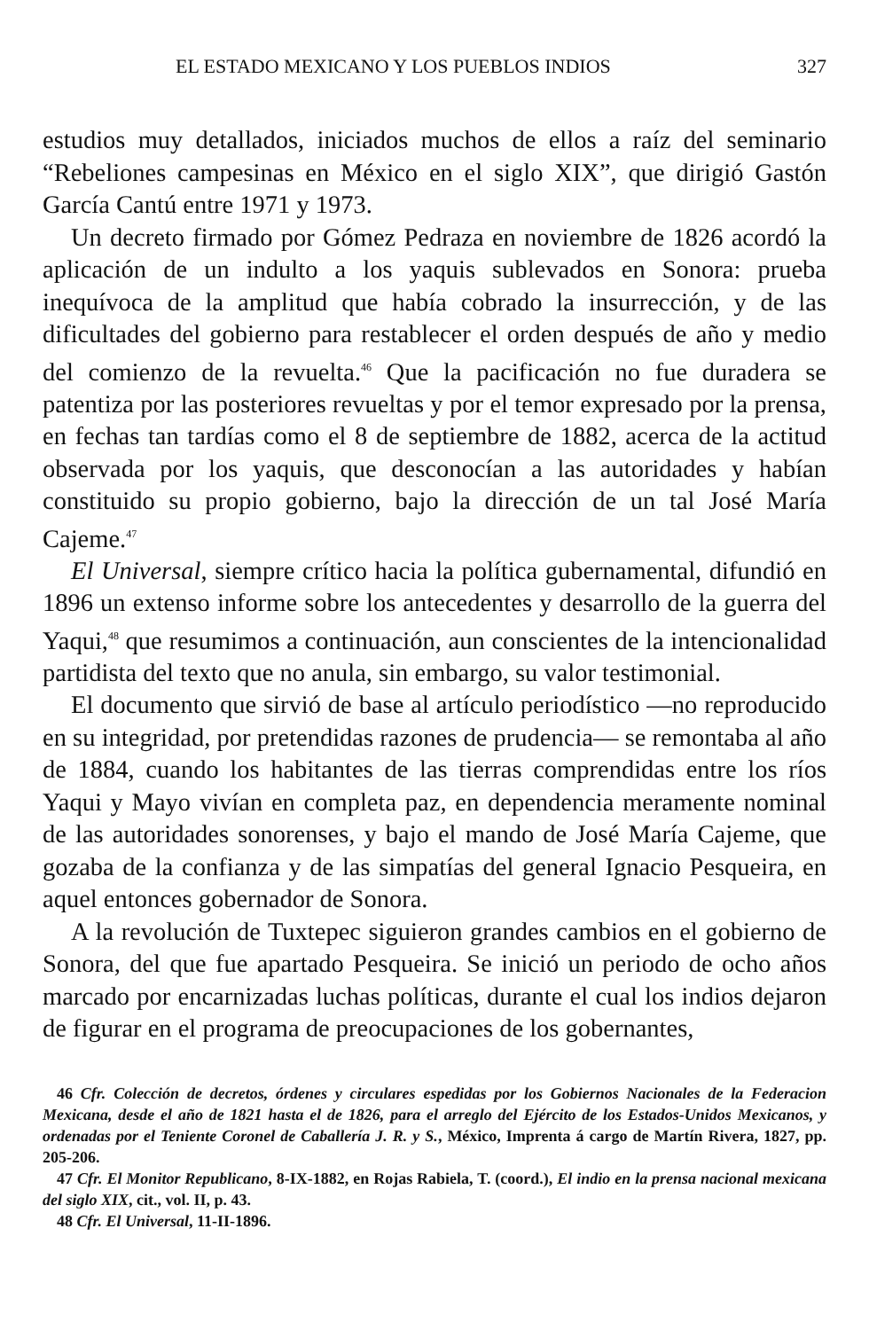EL ESTADO MEXICANO Y LOS PUEBLOS INDIOS 327
estudios muy detallados, iniciados muchos de ellos a raíz del seminario “Rebeliones campesinas en México en el siglo XIX”, que dirigió Gastón García Cantú entre 1971 y 1973.
Un decreto firmado por Gómez Pedraza en noviembre de 1826 acordó la aplicación de un indulto a los yaquis sublevados en Sonora: prueba inequívoca de la amplitud que había cobrado la insurrección, y de las dificultades del gobierno para restablecer el orden después de año y medio del comienzo de la revuelta.<sup>46</sup> Que la pacificación no fue duradera se patentiza por las posteriores revueltas y por el temor expresado por la prensa, en fechas tan tardías como el 8 de septiembre de 1882, acerca de la actitud observada por los yaquis, que desconocían a las autoridades y habían constituido su propio gobierno, bajo la dirección de un tal José María Cajeme.<sup>47</sup>
El Universal, siempre crítico hacia la política gubernamental, difundió en 1896 un extenso informe sobre los antecedentes y desarrollo de la guerra del Yaqui,<sup>48</sup> que resumimos a continuación, aun conscientes de la intencionalidad partidista del texto que no anula, sin embargo, su valor testimonial.
El documento que sirvió de base al artículo periodístico —no reproducido en su integridad, por pretendidas razones de prudencia— se remontaba al año de 1884, cuando los habitantes de las tierras comprendidas entre los ríos Yaqui y Mayo vivían en completa paz, en dependencia meramente nominal de las autoridades sonorenses, y bajo el mando de José María Cajeme, que gozaba de la confianza y de las simpatías del general Ignacio Pesqueira, en aquel entonces gobernador de Sonora.
A la revolución de Tuxtepec siguieron grandes cambios en el gobierno de Sonora, del que fue apartado Pesqueira. Se inició un periodo de ocho años marcado por encarnizadas luchas políticas, durante el cual los indios dejaron de figurar en el programa de preocupaciones de los gobernantes,
46 Cfr. Colección de decretos, órdenes y circulares espedidas por los Gobiernos Nacionales de la Federacion Mexicana, desde el año de 1821 hasta el de 1826, para el arreglo del Ejército de los Estados-Unidos Mexicanos, y ordenadas por el Teniente Coronel de Caballería J. R. y S., México, Imprenta á cargo de Martín Rivera, 1827, pp. 205-206.
47 Cfr. El Monitor Republicano, 8-IX-1882, en Rojas Rabiela, T. (coord.), El indio en la prensa nacional mexicana del siglo XIX, cit., vol. II, p. 43.
48 Cfr. El Universal, 11-II-1896.